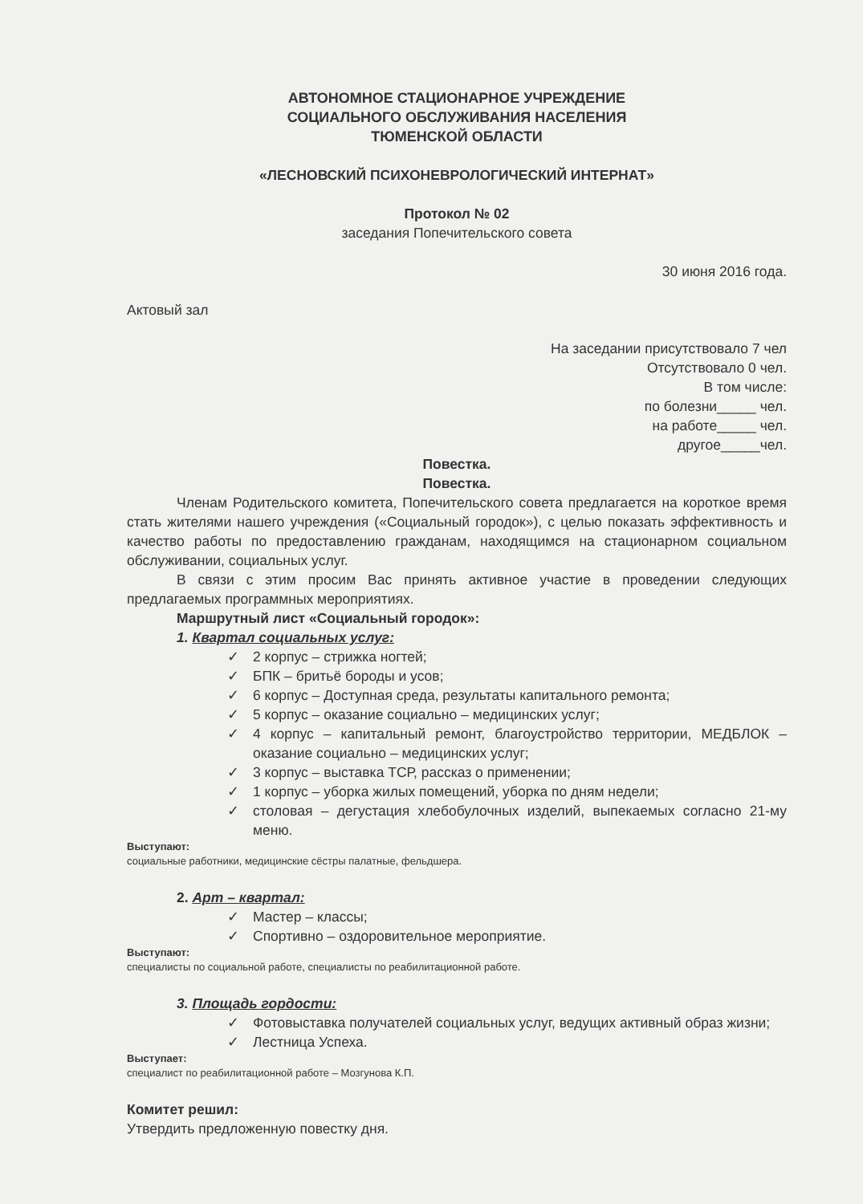АВТОНОМНОЕ СТАЦИОНАРНОЕ УЧРЕЖДЕНИЕ
СОЦИАЛЬНОГО ОБСЛУЖИВАНИЯ НАСЕЛЕНИЯ
ТЮМЕНСКОЙ ОБЛАСТИ
«ЛЕСНОВСКИЙ ПСИХОНЕВРОЛОГИЧЕСКИЙ ИНТЕРНАТ»
Протокол № 02
заседания Попечительского совета
30 июня 2016 года.
Актовый зал
На заседании присутствовало 7 чел
Отсутствовало 0 чел.
В том числе:
по болезни_____ чел.
на работе_____ чел.
другое_____чел.
Повестка.
Повестка.
Членам Родительского комитета, Попечительского совета предлагается на короткое время стать жителями нашего учреждения («Социальный городок»), с целью показать эффективность и качество работы по предоставлению гражданам, находящимся на стационарном социальном обслуживании, социальных услуг.
В связи с этим просим Вас принять активное участие в проведении следующих предлагаемых программных мероприятиях.
Маршрутный лист «Социальный городок»:
1. Квартал социальных услуг:
✓ 2 корпус – стрижка ногтей;
✓ БПК – бритьё бороды и усов;
✓ 6 корпус – Доступная среда, результаты капитального ремонта;
✓ 5 корпус – оказание социально – медицинских услуг;
✓ 4 корпус – капитальный ремонт, благоустройство территории, МЕДБЛОК – оказание социально – медицинских услуг;
✓ 3 корпус – выставка ТСР, рассказ о применении;
✓ 1 корпус – уборка жилых помещений, уборка по дням недели;
✓ столовая – дегустация хлебобулочных изделий, выпекаемых согласно 21-му меню.
Выступают:
социальные работники, медицинские сёстры палатные, фельдшера.
2. Арт – квартал:
✓ Мастер – классы;
✓ Спортивно – оздоровительное мероприятие.
Выступают:
специалисты по социальной работе, специалисты по реабилитационной работе.
3. Площадь гордости:
✓ Фотовыставка получателей социальных услуг, ведущих активный образ жизни;
✓ Лестница Успеха.
Выступает:
специалист по реабилитационной работе – Мозгунова К.П.
Комитет решил:
Утвердить предложенную повестку дня.